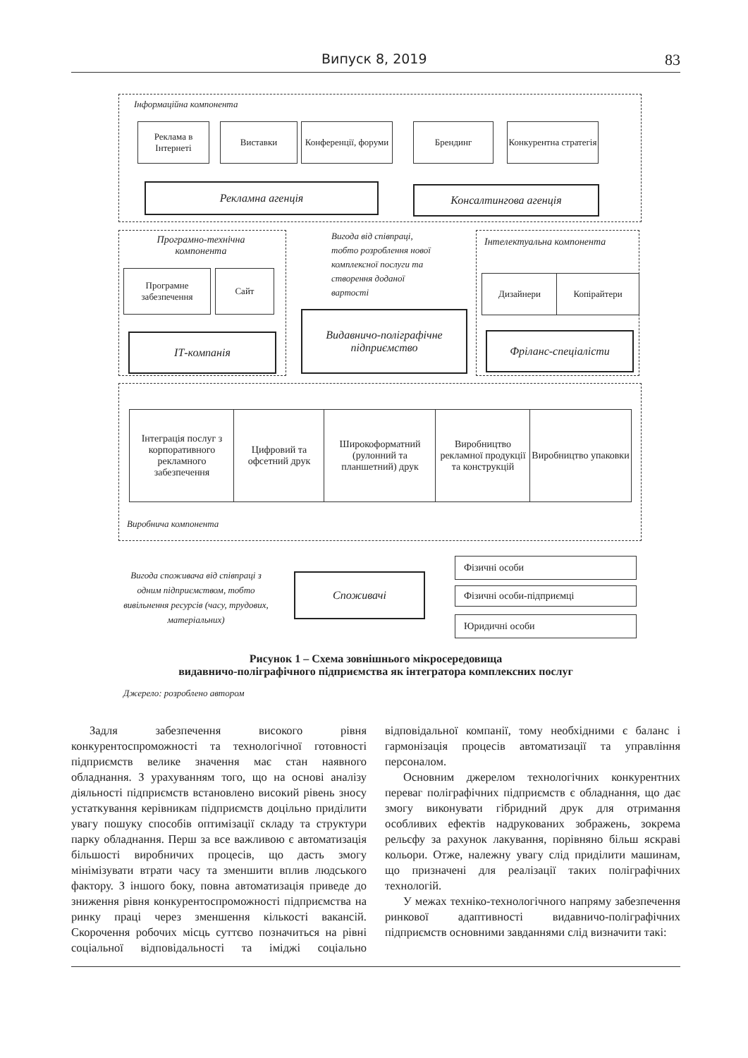Випуск 8, 2019 83
Інформаційна компонента
Реклама в Інтернеті
Виставки
Конференції, форуми
Брендинг
Конкурентна стратегія
Рекламна агенція Консалтингова агенція
Програмно-технічна компонента
Програмне забезпечення
Сайт
ІТ-компанія
Вигода від співпраці,
тобто розроблення нової
комплексної послуги та
створення доданої
вартості
Видавничо-поліграфічне підприємство
Інтелектуальна компонента
Дизайнери Копірайтери
Фріланс-спеціалісти
Інтеграція послуг з корпоративного рекламного забезпечення
Цифровий та офсетний друк
Широкоформатний (рулонний та планшетний) друк
Виробництво рекламної продукції та конструкцій
Виробництво упаковки
Виробнича компонента
Вигода споживача від співпраці з одним підприємством, тобто вивільнення ресурсів (часу, трудових, матеріальних)
Споживачі
Фізичні особи
Фізичні особи-підприємці
Юридичні особи
Рисунок 1 – Схема зовнішнього мікросередовища
видавничо-поліграфічного підприємства як інтегратора комплексних послуг
Джерело: розроблено автором
Задля забезпечення високого рівня конкурентоспроможності та технологічної готовності підприємств велике значення має стан наявного обладнання. З урахуванням того, що на основі аналізу діяльності підприємств встановлено високий рівень зносу устаткування керівникам підприємств доцільно приділити увагу пошуку способів оптимізації складу та структури парку обладнання. Перш за все важливою є автоматизація більшості виробничих процесів, що дасть змогу мінімізувати втрати часу та зменшити вплив людського фактору. З іншого боку, повна автоматизація приведе до зниження рівня конкурентоспроможності підприємства на ринку праці через зменшення кількості вакансій. Скорочення робочих місць суттєво позначиться на рівні соціальної відповідальності та іміджі соціально відповідальної компанії, тому необхідними є баланс і гармонізація процесів автоматизації та управління персоналом.
Основним джерелом технологічних конкурентних переваг поліграфічних підприємств є обладнання, що дає змогу виконувати гібридний друк для отримання особливих ефектів надрукованих зображень, зокрема рельєфу за рахунок лакування, порівняно більш яскраві кольори. Отже, належну увагу слід приділити машинам, що призначені для реалізації таких поліграфічних технологій.
У межах техніко-технологічного напряму забезпечення ринкової адаптивності видавничо-поліграфічних підприємств основними завданнями слід визначити такі: